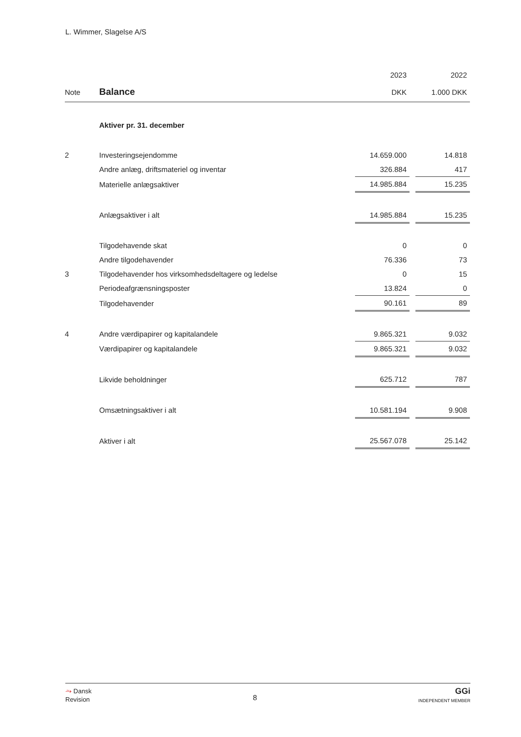L. Wimmer, Slagelse A/S
| | | 2023 | | 2022 |
| Note | Balance | DKK | | 1.000 DKK |
| | Aktiver pr. 31. december | | | |
| 2 | Investeringsejendomme | 14.659.000 | | 14.818 |
| | Andre anlæg, driftsmateriel og inventar | 326.884 | | 417 |
| | Materielle anlægsaktiver | 14.985.884 | | 15.235 |
| | Anlægsaktiver i alt | 14.985.884 | | 15.235 |
| | Tilgodehavende skat | 0 | | 0 |
| | Andre tilgodehavender | 76.336 | | 73 |
| 3 | Tilgodehavender hos virksomhedsdeltagere og ledelse | 0 | | 15 |
| | Periodeafgrænsningsposter | 13.824 | | 0 |
| | Tilgodehavender | 90.161 | | 89 |
| 4 | Andre værdipapirer og kapitalandele | 9.865.321 | | 9.032 |
| | Værdipapirer og kapitalandele | 9.865.321 | | 9.032 |
| | Likvide beholdninger | 625.712 | | 787 |
| | Omsætningsaktiver i alt | 10.581.194 | | 9.908 |
| | Aktiver i alt | 25.567.078 | | 25.142 |
⥲ Dansk
Revision
8
GGi
INDEPENDENT MEMBER